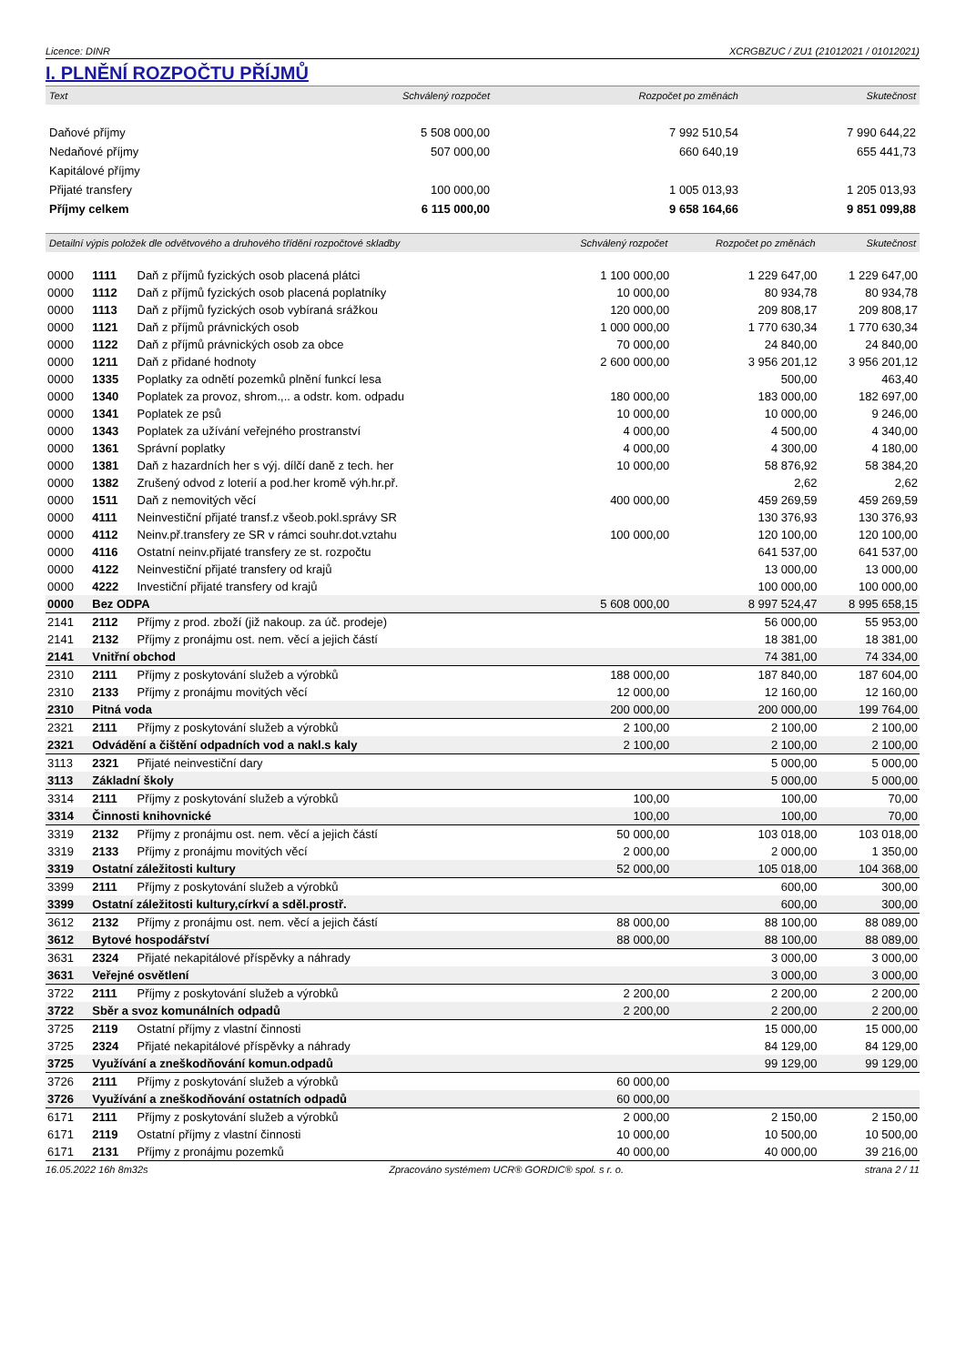Licence: DINR XCRGBZUC / ZU1 (21012021 / 01012021)
I. PLNĚNÍ ROZPOČTU PŘÍJMŮ
| Text | Schválený rozpočet | Rozpočet po změnách | Skutečnost |
| --- | --- | --- | --- |
| Daňové příjmy | 5 508 000,00 | 7 992 510,54 | 7 990 644,22 |
| Nedaňové příjmy | 507 000,00 | 660 640,19 | 655 441,73 |
| Kapitálové příjmy | | | |
| Přijaté transfery | 100 000,00 | 1 005 013,93 | 1 205 013,93 |
| Příjmy celkem | 6 115 000,00 | 9 658 164,66 | 9 851 099,88 |
| Detailní výpis položek dle odvětvového a druhového třídění rozpočtové skladby | | | Schválený rozpočet | Rozpočet po změnách | Skutečnost |
| --- | --- | --- | --- | --- | --- |
| 0000 | 1111 | Daň z příjmů fyzických osob placená plátci | 1 100 000,00 | 1 229 647,00 | 1 229 647,00 |
| 0000 | 1112 | Daň z příjmů fyzických osob placená poplatníky | 10 000,00 | 80 934,78 | 80 934,78 |
| 0000 | 1113 | Daň z příjmů fyzických osob vybíraná srážkou | 120 000,00 | 209 808,17 | 209 808,17 |
| 0000 | 1121 | Daň z příjmů právnických osob | 1 000 000,00 | 1 770 630,34 | 1 770 630,34 |
| 0000 | 1122 | Daň z příjmů právnických osob za obce | 70 000,00 | 24 840,00 | 24 840,00 |
| 0000 | 1211 | Daň z přidané hodnoty | 2 600 000,00 | 3 956 201,12 | 3 956 201,12 |
| 0000 | 1335 | Poplatky za odnětí pozemků plnění funkcí lesa | | 500,00 | 463,40 |
| 0000 | 1340 | Poplatek za provoz, shrom.,.. a odstr. kom. odpadu | 180 000,00 | 183 000,00 | 182 697,00 |
| 0000 | 1341 | Poplatek ze psů | 10 000,00 | 10 000,00 | 9 246,00 |
| 0000 | 1343 | Poplatek za užívání veřejného prostranství | 4 000,00 | 4 500,00 | 4 340,00 |
| 0000 | 1361 | Správní poplatky | 4 000,00 | 4 300,00 | 4 180,00 |
| 0000 | 1381 | Daň z hazardních her s výj. dílčí daně z tech. her | 10 000,00 | 58 876,92 | 58 384,20 |
| 0000 | 1382 | Zrušený odvod z loterií a pod.her kromě výh.hr.př. | | 2,62 | 2,62 |
| 0000 | 1511 | Daň z nemovitých věcí | 400 000,00 | 459 269,59 | 459 269,59 |
| 0000 | 4111 | Neinvestiční přijaté transf.z všeob.pokl.správy SR | | 130 376,93 | 130 376,93 |
| 0000 | 4112 | Neinv.př.transfery ze SR v rámci souhr.dot.vztahu | 100 000,00 | 120 100,00 | 120 100,00 |
| 0000 | 4116 | Ostatní neinv.přijaté transfery ze st. rozpočtu | | 641 537,00 | 641 537,00 |
| 0000 | 4122 | Neinvestiční přijaté transfery od krajů | | 13 000,00 | 13 000,00 |
| 0000 | 4222 | Investiční přijaté transfery od krajů | | 100 000,00 | 100 000,00 |
| 0000 | Bez ODPA | | 5 608 000,00 | 8 997 524,47 | 8 995 658,15 |
| 2141 | 2112 | Příjmy z prod. zboží (již nakoup. za úč. prodeje) | | 56 000,00 | 55 953,00 |
| 2141 | 2132 | Příjmy z pronájmu ost. nem. věcí a jejich částí | | 18 381,00 | 18 381,00 |
| 2141 | Vnitřní obchod | | | 74 381,00 | 74 334,00 |
| 2310 | 2111 | Příjmy z poskytování služeb a výrobků | 188 000,00 | 187 840,00 | 187 604,00 |
| 2310 | 2133 | Příjmy z pronájmu movitých věcí | 12 000,00 | 12 160,00 | 12 160,00 |
| 2310 | Pitná voda | | 200 000,00 | 200 000,00 | 199 764,00 |
| 2321 | 2111 | Příjmy z poskytování služeb a výrobků | 2 100,00 | 2 100,00 | 2 100,00 |
| 2321 | Odvádění a čištění odpadních vod a nakl.s kaly | | 2 100,00 | 2 100,00 | 2 100,00 |
| 3113 | 2321 | Přijaté neinvestiční dary | | 5 000,00 | 5 000,00 |
| 3113 | Základní školy | | | 5 000,00 | 5 000,00 |
| 3314 | 2111 | Příjmy z poskytování služeb a výrobků | 100,00 | 100,00 | 70,00 |
| 3314 | Činnosti knihovnické | | 100,00 | 100,00 | 70,00 |
| 3319 | 2132 | Příjmy z pronájmu ost. nem. věcí a jejich částí | 50 000,00 | 103 018,00 | 103 018,00 |
| 3319 | 2133 | Příjmy z pronájmu movitých věcí | 2 000,00 | 2 000,00 | 1 350,00 |
| 3319 | Ostatní záležitosti kultury | | 52 000,00 | 105 018,00 | 104 368,00 |
| 3399 | 2111 | Příjmy z poskytování služeb a výrobků | | 600,00 | 300,00 |
| 3399 | Ostatní záležitosti kultury,církví a sděl.prostř. | | | 600,00 | 300,00 |
| 3612 | 2132 | Příjmy z pronájmu ost. nem. věcí a jejich částí | 88 000,00 | 88 100,00 | 88 089,00 |
| 3612 | Bytové hospodářství | | 88 000,00 | 88 100,00 | 88 089,00 |
| 3631 | 2324 | Přijaté nekapitálové příspěvky a náhrady | | 3 000,00 | 3 000,00 |
| 3631 | Veřejné osvětlení | | | 3 000,00 | 3 000,00 |
| 3722 | 2111 | Příjmy z poskytování služeb a výrobků | 2 200,00 | 2 200,00 | 2 200,00 |
| 3722 | Sběr a svoz komunálních odpadů | | 2 200,00 | 2 200,00 | 2 200,00 |
| 3725 | 2119 | Ostatní příjmy z vlastní činnosti | | 15 000,00 | 15 000,00 |
| 3725 | 2324 | Přijaté nekapitálové příspěvky a náhrady | | 84 129,00 | 84 129,00 |
| 3725 | Využívání a zneškodňování komun.odpadů | | | 99 129,00 | 99 129,00 |
| 3726 | 2111 | Příjmy z poskytování služeb a výrobků | 60 000,00 | | |
| 3726 | Využívání a zneškodňování ostatních odpadů | | 60 000,00 | | |
| 6171 | 2111 | Příjmy z poskytování služeb a výrobků | 2 000,00 | 2 150,00 | 2 150,00 |
| 6171 | 2119 | Ostatní příjmy z vlastní činnosti | 10 000,00 | 10 500,00 | 10 500,00 |
| 6171 | 2131 | Příjmy z pronájmu pozemků | 40 000,00 | 40 000,00 | 39 216,00 |
16.05.2022 16h 8m32s Zpracováno systémem UCR® GORDIC® spol. s r. o. strana 2 / 11